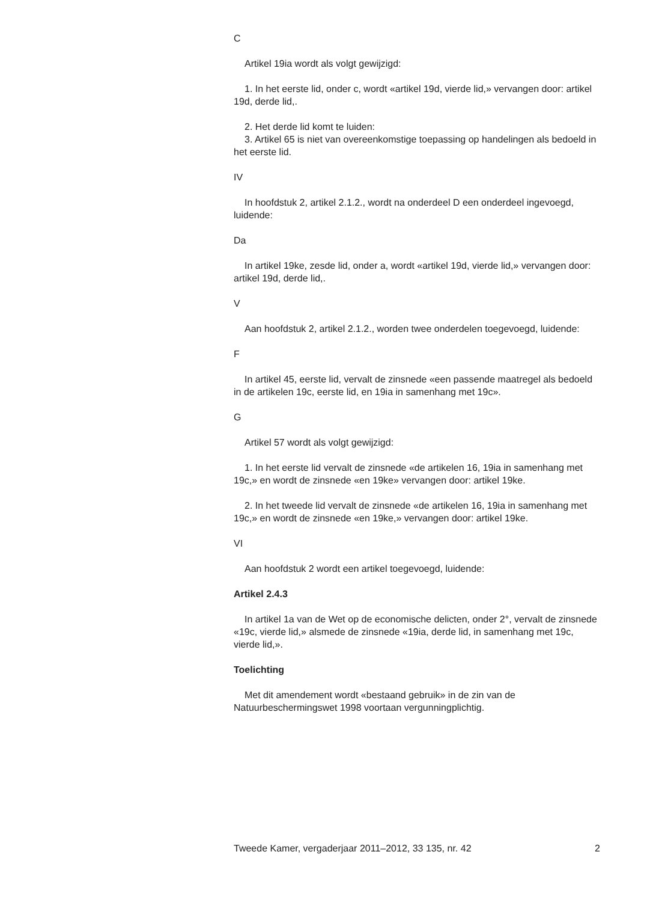C
Artikel 19ia wordt als volgt gewijzigd:
1. In het eerste lid, onder c, wordt «artikel 19d, vierde lid,» vervangen door: artikel 19d, derde lid,.
2. Het derde lid komt te luiden:
3. Artikel 65 is niet van overeenkomstige toepassing op handelingen als bedoeld in het eerste lid.
IV
In hoofdstuk 2, artikel 2.1.2., wordt na onderdeel D een onderdeel ingevoegd, luidende:
Da
In artikel 19ke, zesde lid, onder a, wordt «artikel 19d, vierde lid,» vervangen door: artikel 19d, derde lid,.
V
Aan hoofdstuk 2, artikel 2.1.2., worden twee onderdelen toegevoegd, luidende:
F
In artikel 45, eerste lid, vervalt de zinsnede «een passende maatregel als bedoeld in de artikelen 19c, eerste lid, en 19ia in samenhang met 19c».
G
Artikel 57 wordt als volgt gewijzigd:
1. In het eerste lid vervalt de zinsnede «de artikelen 16, 19ia in samenhang met 19c,» en wordt de zinsnede «en 19ke» vervangen door: artikel 19ke.
2. In het tweede lid vervalt de zinsnede «de artikelen 16, 19ia in samenhang met 19c,» en wordt de zinsnede «en 19ke,» vervangen door: artikel 19ke.
VI
Aan hoofdstuk 2 wordt een artikel toegevoegd, luidende:
Artikel 2.4.3
In artikel 1a van de Wet op de economische delicten, onder 2°, vervalt de zinsnede «19c, vierde lid,» alsmede de zinsnede «19ia, derde lid, in samenhang met 19c, vierde lid,».
Toelichting
Met dit amendement wordt «bestaand gebruik» in de zin van de Natuurbeschermingswet 1998 voortaan vergunningplichtig.
Tweede Kamer, vergaderjaar 2011–2012, 33 135, nr. 42 2